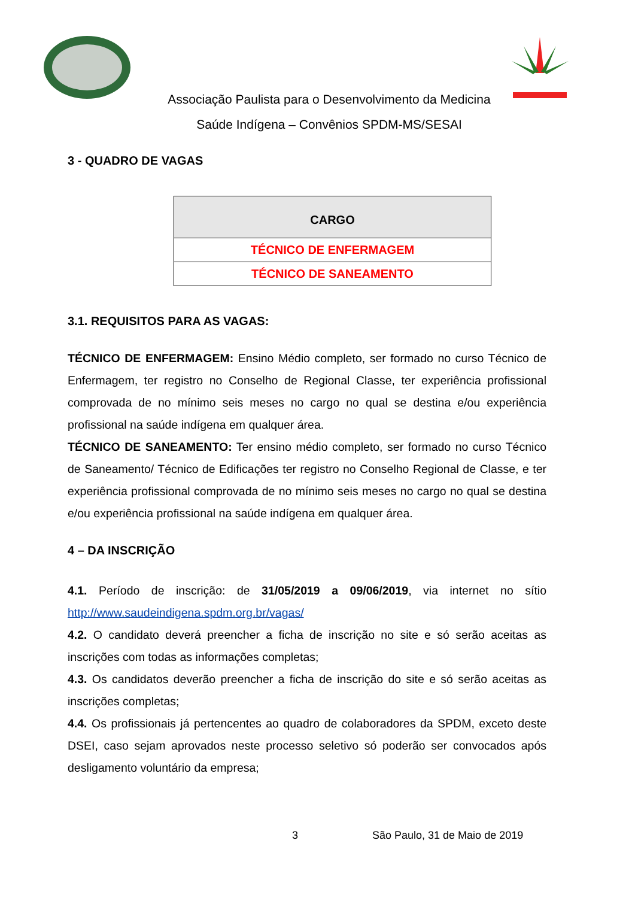Associação Paulista para o Desenvolvimento da Medicina
Saúde Indígena – Convênios SPDM-MS/SESAI
3 - QUADRO DE VAGAS
| CARGO |
| --- |
| TÉCNICO DE ENFERMAGEM |
| TÉCNICO DE SANEAMENTO |
3.1. REQUISITOS PARA AS VAGAS:
TÉCNICO DE ENFERMAGEM: Ensino Médio completo, ser formado no curso Técnico de Enfermagem, ter registro no Conselho de Regional Classe, ter experiência profissional comprovada de no mínimo seis meses no cargo no qual se destina e/ou experiência profissional na saúde indígena em qualquer área.
TÉCNICO DE SANEAMENTO: Ter ensino médio completo, ser formado no curso Técnico de Saneamento/ Técnico de Edificações ter registro no Conselho Regional de Classe, e ter experiência profissional comprovada de no mínimo seis meses no cargo no qual se destina e/ou experiência profissional na saúde indígena em qualquer área.
4 – DA INSCRIÇÃO
4.1. Período de inscrição: de 31/05/2019 a 09/06/2019, via internet no sítio http://www.saudeindigena.spdm.org.br/vagas/
4.2. O candidato deverá preencher a ficha de inscrição no site e só serão aceitas as inscrições com todas as informações completas;
4.3. Os candidatos deverão preencher a ficha de inscrição do site e só serão aceitas as inscrições completas;
4.4. Os profissionais já pertencentes ao quadro de colaboradores da SPDM, exceto deste DSEI, caso sejam aprovados neste processo seletivo só poderão ser convocados após desligamento voluntário da empresa;
3 São Paulo, 31 de Maio de 2019